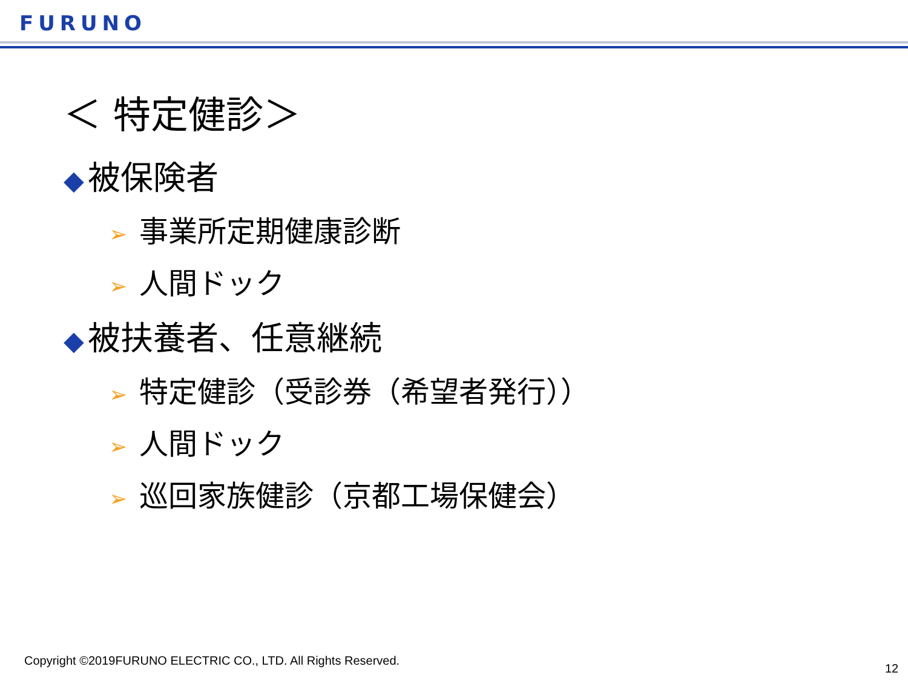FURUNO
＜ 特定健診＞
◆ 被保険者
➢ 事業所定期健康診断
➢ 人間ドック
◆ 被扶養者、任意継続
➢ 特定健診（受診券（希望者発行））
➢ 人間ドック
➢ 巡回家族健診（京都工場保健会）
Copyright ©2019FURUNO ELECTRIC CO., LTD. All Rights Reserved.
12